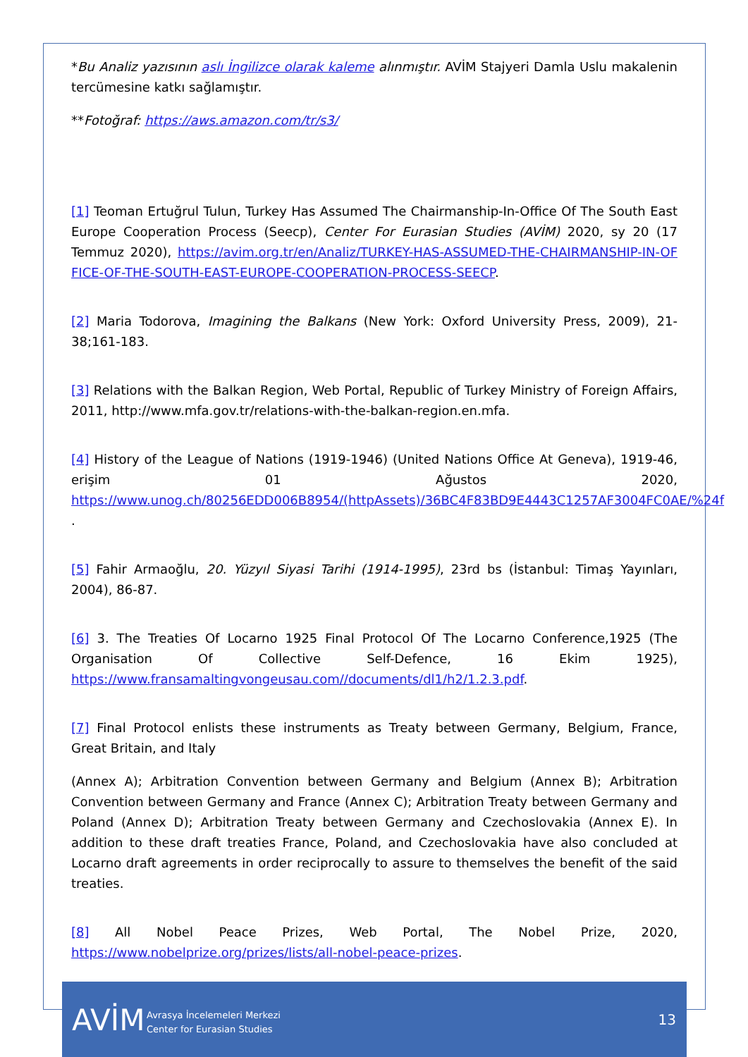*Bu Analiz yazısının aslı İngilizce olarak kaleme alınmıştır. AVİM Stajyeri Damla Uslu makalenin tercümesine katkı sağlamıştır.
**Fotoğraf: https://aws.amazon.com/tr/s3/
[1] Teoman Ertuğrul Tulun, Turkey Has Assumed The Chairmanship-In-Office Of The South East Europe Cooperation Process (Seecp), Center For Eurasian Studies (AVİM) 2020, sy 20 (17 Temmuz 2020), https://avim.org.tr/en/Analiz/TURKEY-HAS-ASSUMED-THE-CHAIRMANSHIP-IN-OFFICE-OF-THE-SOUTH-EAST-EUROPE-COOPERATION-PROCESS-SEECP.
[2] Maria Todorova, Imagining the Balkans (New York: Oxford University Press, 2009), 21-38;161-183.
[3] Relations with the Balkan Region, Web Portal, Republic of Turkey Ministry of Foreign Affairs, 2011, http://www.mfa.gov.tr/relations-with-the-balkan-region.en.mfa.
[4] History of the League of Nations (1919-1946) (United Nations Office At Geneva), 1919-46, erişim 01 Ağustos 2020, https://www.unog.ch/80256EDD006B8954/(httpAssets)/36BC4F83BD9E4443C1257AF3004FC0AE/%24f
.
[5] Fahir Armaoğlu, 20. Yüzyıl Siyasi Tarihi (1914-1995), 23rd bs (İstanbul: Timaş Yayınları, 2004), 86-87.
[6] 3. The Treaties Of Locarno 1925 Final Protocol Of The Locarno Conference,1925 (The Organisation Of Collective Self-Defence, 16 Ekim 1925), https://www.fransamaltingvongeusau.com//documents/dl1/h2/1.2.3.pdf.
[7] Final Protocol enlists these instruments as Treaty between Germany, Belgium, France, Great Britain, and Italy
(Annex A); Arbitration Convention between Germany and Belgium (Annex B); Arbitration Convention between Germany and France (Annex C); Arbitration Treaty between Germany and Poland (Annex D); Arbitration Treaty between Germany and Czechoslovakia (Annex E). In addition to these draft treaties France, Poland, and Czechoslovakia have also concluded at Locarno draft agreements in order reciprocally to assure to themselves the benefit of the said treaties.
[8] All Nobel Peace Prizes, Web Portal, The Nobel Prize, 2020, https://www.nobelprize.org/prizes/lists/all-nobel-peace-prizes.
AVİM
Avrasya İncelemeleri Merkezi
Center for Eurasian Studies
13